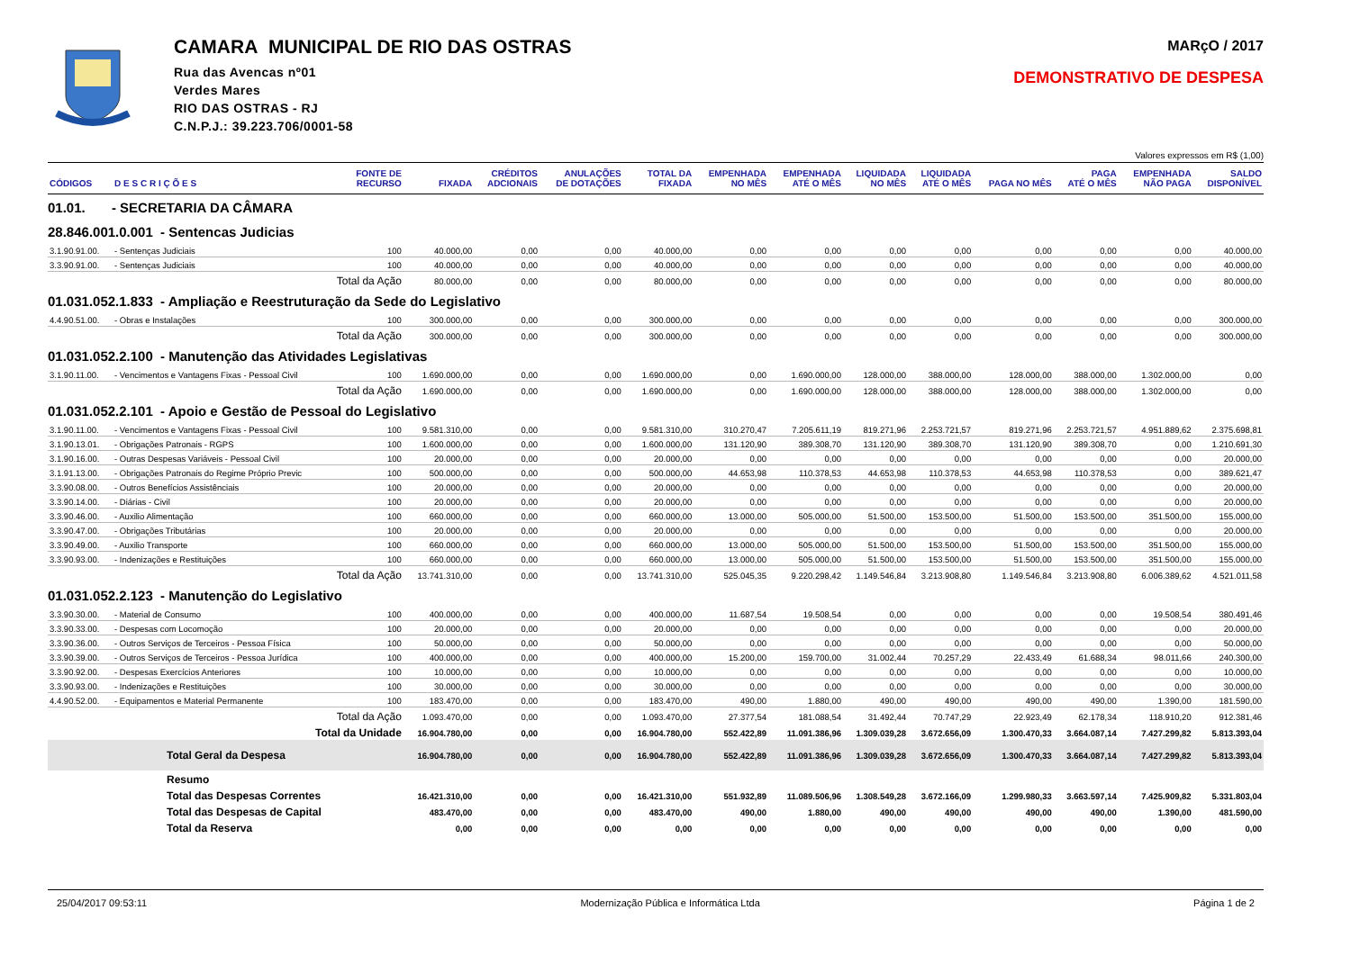CAMARA MUNICIPAL DE RIO DAS OSTRAS
Rua das Avencas nº01
Verdes Mares
RIO DAS OSTRAS - RJ
C.N.P.J.: 39.223.706/0001-58
MARçO / 2017
DEMONSTRATIVO DE DESPESA
Valores expressos em R$ (1,00)
| CÓDIGOS | D E S C R I Ç Õ E S | FONTE DE RECURSO | FIXADA | CRÉDITOS ADCIONAIS | ANULAÇÕES DE DOTAÇÕES | TOTAL DA FIXADA | EMPENHADA NO MÊS | EMPENHADA ATÉ O MÊS | LIQUIDADA NO MÊS | LIQUIDADA ATÉ O MÊS | PAGA NO MÊS | PAGA ATÉ O MÊS | EMPENHADA NÃO PAGA | SALDO DISPONÍVEL |
| --- | --- | --- | --- | --- | --- | --- | --- | --- | --- | --- | --- | --- | --- | --- |
| 01.01. - SECRETARIA DA CÂMARA | | | | | | | | | | | | | | |
| 28.846.001.0.001 - Sentencas Judicias | | | | | | | | | | | | | | |
| 3.1.90.91.00. | - Sentenças Judiciais | 100 | 40.000,00 | 0,00 | 0,00 | 40.000,00 | 0,00 | 0,00 | 0,00 | 0,00 | 0,00 | 0,00 | 0,00 | 40.000,00 |
| 3.3.90.91.00. | - Sentenças Judiciais | 100 | 40.000,00 | 0,00 | 0,00 | 40.000,00 | 0,00 | 0,00 | 0,00 | 0,00 | 0,00 | 0,00 | 0,00 | 40.000,00 |
| | Total da Ação | | 80.000,00 | 0,00 | 0,00 | 80.000,00 | 0,00 | 0,00 | 0,00 | 0,00 | 0,00 | 0,00 | 0,00 | 80.000,00 |
| 01.031.052.1.833 - Ampliação e Reestruturação da Sede do Legislativo | | | | | | | | | | | | | | |
| 4.4.90.51.00. | - Obras e Instalações | 100 | 300.000,00 | 0,00 | 0,00 | 300.000,00 | 0,00 | 0,00 | 0,00 | 0,00 | 0,00 | 0,00 | 0,00 | 300.000,00 |
| | Total da Ação | | 300.000,00 | 0,00 | 0,00 | 300.000,00 | 0,00 | 0,00 | 0,00 | 0,00 | 0,00 | 0,00 | 0,00 | 300.000,00 |
| 01.031.052.2.100 - Manutenção das Atividades Legislativas | | | | | | | | | | | | | | |
| 3.1.90.11.00. | - Vencimentos e Vantagens Fixas - Pessoal Civil | 100 | 1.690.000,00 | 0,00 | 0,00 | 1.690.000,00 | 0,00 | 1.690.000,00 | 128.000,00 | 388.000,00 | 128.000,00 | 388.000,00 | 1.302.000,00 | 0,00 |
| | Total da Ação | | 1.690.000,00 | 0,00 | 0,00 | 1.690.000,00 | 0,00 | 1.690.000,00 | 128.000,00 | 388.000,00 | 128.000,00 | 388.000,00 | 1.302.000,00 | 0,00 |
| 01.031.052.2.101 - Apoio e Gestão de Pessoal do Legislativo | | | | | | | | | | | | | | |
| 3.1.90.11.00. | - Vencimentos e Vantagens Fixas - Pessoal Civil | 100 | 9.581.310,00 | 0,00 | 0,00 | 9.581.310,00 | 310.270,47 | 7.205.611,19 | 819.271,96 | 2.253.721,57 | 819.271,96 | 2.253.721,57 | 4.951.889,62 | 2.375.698,81 |
| 3.1.90.13.01. | - Obrigações Patronais - RGPS | 100 | 1.600.000,00 | 0,00 | 0,00 | 1.600.000,00 | 131.120,90 | 389.308,70 | 131.120,90 | 389.308,70 | 131.120,90 | 389.308,70 | 0,00 | 1.210.691,30 |
| 3.1.90.16.00. | - Outras Despesas Variáveis - Pessoal Civil | 100 | 20.000,00 | 0,00 | 0,00 | 20.000,00 | 0,00 | 0,00 | 0,00 | 0,00 | 0,00 | 0,00 | 0,00 | 20.000,00 |
| 3.1.91.13.00. | - Obrigações Patronais do Regime Próprio Previc | 100 | 500.000,00 | 0,00 | 0,00 | 500.000,00 | 44.653,98 | 110.378,53 | 44.653,98 | 110.378,53 | 44.653,98 | 110.378,53 | 0,00 | 389.621,47 |
| 3.3.90.08.00. | - Outros Benefícios Assistênciais | 100 | 20.000,00 | 0,00 | 0,00 | 20.000,00 | 0,00 | 0,00 | 0,00 | 0,00 | 0,00 | 0,00 | 0,00 | 20.000,00 |
| 3.3.90.14.00. | - Diárias - Civil | 100 | 20.000,00 | 0,00 | 0,00 | 20.000,00 | 0,00 | 0,00 | 0,00 | 0,00 | 0,00 | 0,00 | 0,00 | 20.000,00 |
| 3.3.90.46.00. | - Auxilio Alimentação | 100 | 660.000,00 | 0,00 | 0,00 | 660.000,00 | 13.000,00 | 505.000,00 | 51.500,00 | 153.500,00 | 51.500,00 | 153.500,00 | 351.500,00 | 155.000,00 |
| 3.3.90.47.00. | - Obrigações Tributárias | 100 | 20.000,00 | 0,00 | 0,00 | 20.000,00 | 0,00 | 0,00 | 0,00 | 0,00 | 0,00 | 0,00 | 0,00 | 20.000,00 |
| 3.3.90.49.00. | - Auxilio Transporte | 100 | 660.000,00 | 0,00 | 0,00 | 660.000,00 | 13.000,00 | 505.000,00 | 51.500,00 | 153.500,00 | 51.500,00 | 153.500,00 | 351.500,00 | 155.000,00 |
| 3.3.90.93.00. | - Indenizações e Restituições | 100 | 660.000,00 | 0,00 | 0,00 | 660.000,00 | 13.000,00 | 505.000,00 | 51.500,00 | 153.500,00 | 51.500,00 | 153.500,00 | 351.500,00 | 155.000,00 |
| | Total da Ação | | 13.741.310,00 | 0,00 | 0,00 | 13.741.310,00 | 525.045,35 | 9.220.298,42 | 1.149.546,84 | 3.213.908,80 | 1.149.546,84 | 3.213.908,80 | 6.006.389,62 | 4.521.011,58 |
| 01.031.052.2.123 - Manutenção do Legislativo | | | | | | | | | | | | | | |
| 3.3.90.30.00. | - Material de Consumo | 100 | 400.000,00 | 0,00 | 0,00 | 400.000,00 | 11.687,54 | 19.508,54 | 0,00 | 0,00 | 0,00 | 0,00 | 19.508,54 | 380.491,46 |
| 3.3.90.33.00. | - Despesas com Locomoção | 100 | 20.000,00 | 0,00 | 0,00 | 20.000,00 | 0,00 | 0,00 | 0,00 | 0,00 | 0,00 | 0,00 | 0,00 | 20.000,00 |
| 3.3.90.36.00. | - Outros Serviços de Terceiros - Pessoa Física | 100 | 50.000,00 | 0,00 | 0,00 | 50.000,00 | 0,00 | 0,00 | 0,00 | 0,00 | 0,00 | 0,00 | 0,00 | 50.000,00 |
| 3.3.90.39.00. | - Outros Serviços de Terceiros - Pessoa Jurídica | 100 | 400.000,00 | 0,00 | 0,00 | 400.000,00 | 15.200,00 | 159.700,00 | 31.002,44 | 70.257,29 | 22.433,49 | 61.688,34 | 98.011,66 | 240.300,00 |
| 3.3.90.92.00. | - Despesas Exercícios Anteriores | 100 | 10.000,00 | 0,00 | 0,00 | 10.000,00 | 0,00 | 0,00 | 0,00 | 0,00 | 0,00 | 0,00 | 0,00 | 10.000,00 |
| 3.3.90.93.00. | - Indenizações e Restituições | 100 | 30.000,00 | 0,00 | 0,00 | 30.000,00 | 0,00 | 0,00 | 0,00 | 0,00 | 0,00 | 0,00 | 0,00 | 30.000,00 |
| 4.4.90.52.00. | - Equipamentos e Material Permanente | 100 | 183.470,00 | 0,00 | 0,00 | 183.470,00 | 490,00 | 1.880,00 | 490,00 | 490,00 | 490,00 | 490,00 | 1.390,00 | 181.590,00 |
| | Total da Ação | | 1.093.470,00 | 0,00 | 0,00 | 1.093.470,00 | 27.377,54 | 181.088,54 | 31.492,44 | 70.747,29 | 22.923,49 | 62.178,34 | 118.910,20 | 912.381,46 |
| | Total da Unidade | | 16.904.780,00 | 0,00 | 0,00 | 16.904.780,00 | 552.422,89 | 11.091.386,96 | 1.309.039,28 | 3.672.656,09 | 1.300.470,33 | 3.664.087,14 | 7.427.299,82 | 5.813.393,04 |
| | Total Geral da Despesa | | 16.904.780,00 | 0,00 | 0,00 | 16.904.780,00 | 552.422,89 | 11.091.386,96 | 1.309.039,28 | 3.672.656,09 | 1.300.470,33 | 3.664.087,14 | 7.427.299,82 | 5.813.393,04 |
| | Resumo | | | | | | | | | | | | | |
| | Total das Despesas Correntes | | 16.421.310,00 | 0,00 | 0,00 | 16.421.310,00 | 551.932,89 | 11.089.506,96 | 1.308.549,28 | 3.672.166,09 | 1.299.980,33 | 3.663.597,14 | 7.425.909,82 | 5.331.803,04 |
| | Total das Despesas de Capital | | 483.470,00 | 0,00 | 0,00 | 483.470,00 | 490,00 | 1.880,00 | 490,00 | 490,00 | 490,00 | 490,00 | 1.390,00 | 481.590,00 |
| | Total da Reserva | | 0,00 | 0,00 | 0,00 | 0,00 | 0,00 | 0,00 | 0,00 | 0,00 | 0,00 | 0,00 | 0,00 | 0,00 |
25/04/2017 09:53:11 Modernização Pública e Informática Ltda Página 1 de 2